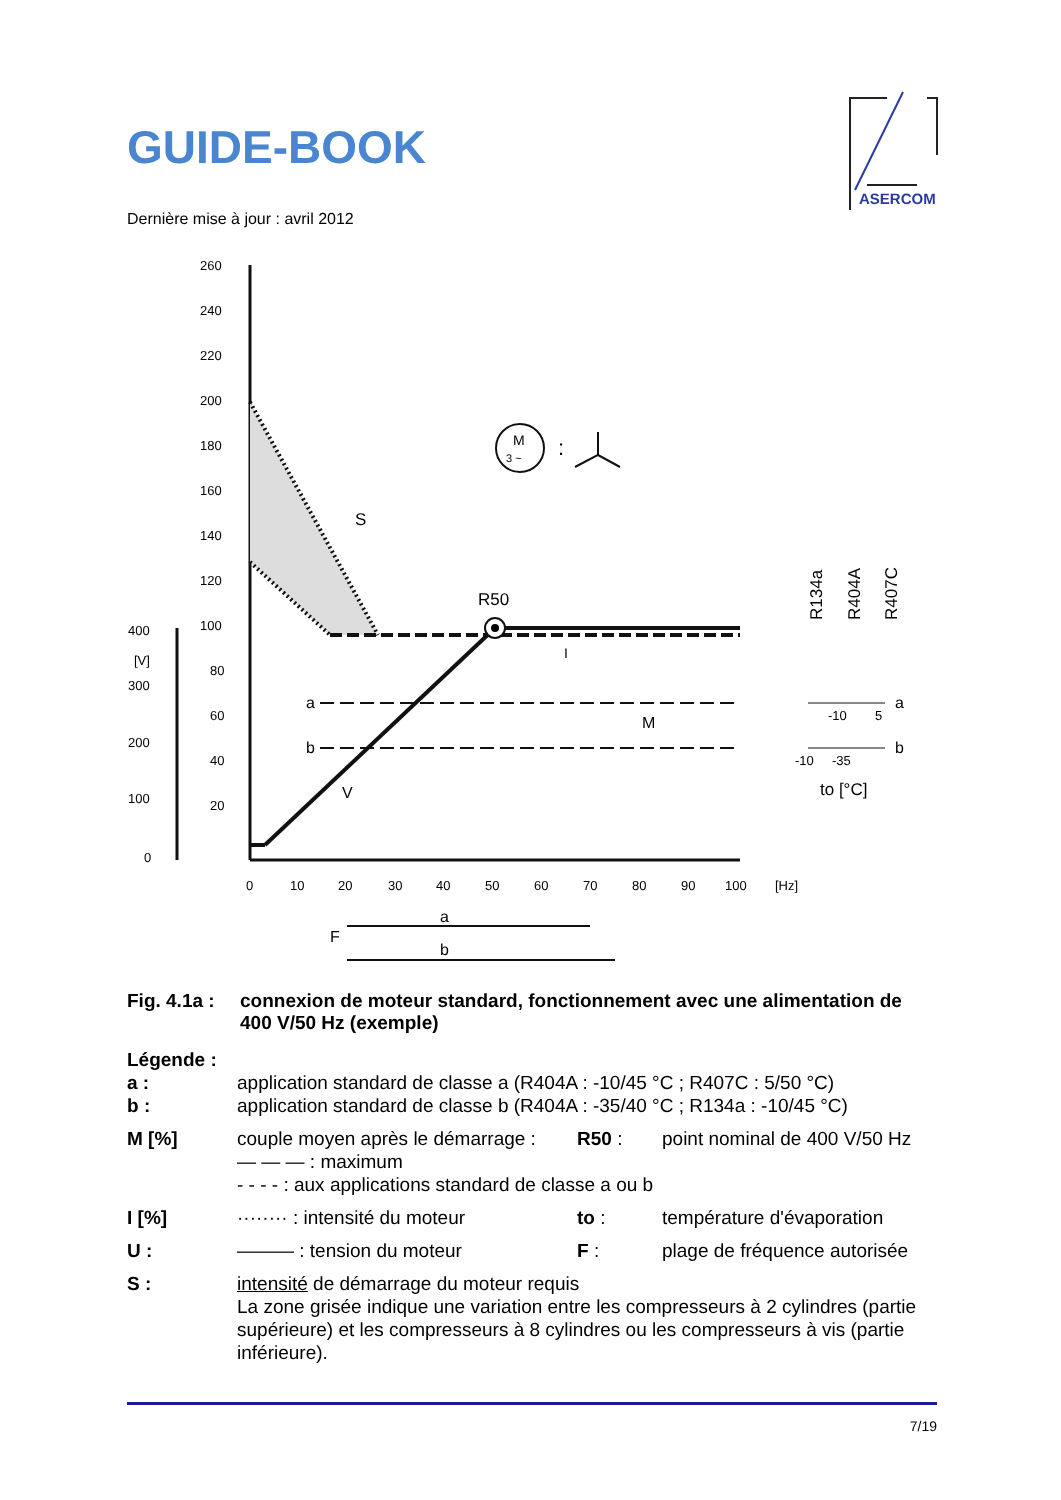GUIDE-BOOK
ASERCOM
Dernière mise à jour : avril 2012
260
240
220
200
180
160
140
120
100
80
60
40
20
400
[V]
300
200
100
0
0
10
20
30
40
50
60
70
80
90
100
[Hz]
M
3 ~
:
S
R50
a
b
M
V
I
a
F
b
R134a
R404A
R407C
a
b
-10
5
-10
-35
to [°C]
Fig. 4.1a :
connexion de moteur standard, fonctionnement avec une alimentation de 400 V/50 Hz (exemple)
Légende :
a : application standard de classe a (R404A : -10/45 °C ; R407C : 5/50 °C)
b : application standard de classe b (R404A : -35/40 °C ; R134a : -10/45 °C)
M [%] couple moyen après le démarrage :
R50 : point nominal de 400 V/50 Hz
— — — : maximum
- - - - : aux applications standard de classe a ou b
I [%] ········ : intensité du moteur
to : température d'évaporation
U : ——— : tension du moteur F : plage de fréquence autorisée
S : intensité de démarrage du moteur requis
La zone grisée indique une variation entre les compresseurs à 2 cylindres (partie supérieure) et les compresseurs à 8 cylindres ou les compresseurs à vis (partie inférieure).
7/19